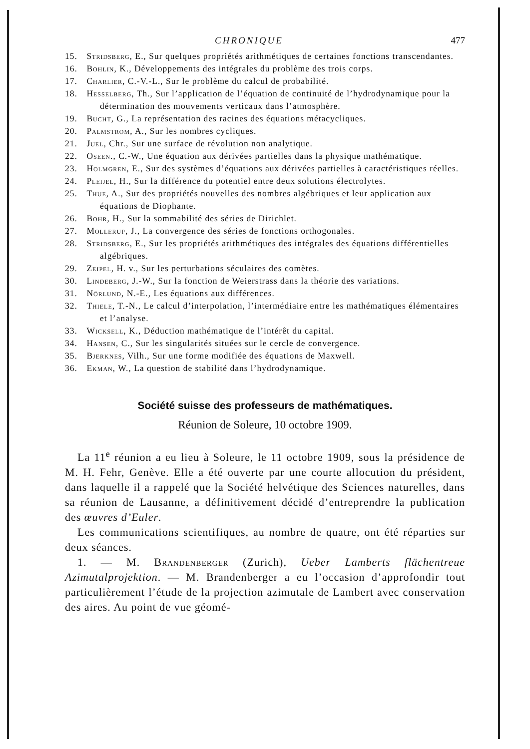CHRONIQUE 477
15. Stridsberg, E., Sur quelques propriétés arithmétiques de certaines fonctions transcendantes.
16. Bohlin, K., Développements des intégrales du problème des trois corps.
17. Charlier, C.-V.-L., Sur le problème du calcul de probabilité.
18. Hesselberg, Th., Sur l’application de l’équation de continuité de l’hydrodynamique pour la détermination des mouvements verticaux dans l’atmosphère.
19. Bucht, G., La représentation des racines des équations métacycliques.
20. Palmstrom, A., Sur les nombres cycliques.
21. Juel, Chr., Sur une surface de révolution non analytique.
22. Oseen., C.-W., Une équation aux dérivées partielles dans la physique mathématique.
23. Holmgren, E., Sur des systèmes d’équations aux dérivées partielles à caractéristiques réelles.
24. Pleijel, H., Sur la différence du potentiel entre deux solutions électrolytes.
25. Thue, A., Sur des propriétés nouvelles des nombres algébriques et leur application aux équations de Diophante.
26. Bohr, H., Sur la sommabilité des séries de Dirichlet.
27. Mollerup, J., La convergence des séries de fonctions orthogonales.
28. Stridsberg, E., Sur les propriétés arithmétiques des intégrales des équations différentielles algébriques.
29. Zeipel, H. v., Sur les perturbations séculaires des comètes.
30. Lindeberg, J.-W., Sur la fonction de Weierstrass dans la théorie des variations.
31. Nörlund, N.-E., Les équations aux différences.
32. Thiele, T.-N., Le calcul d’interpolation, l’intermédiaire entre les mathématiques élémentaires et l’analyse.
33. Wicksell, K., Déduction mathématique de l’intérêt du capital.
34. Hansen, C., Sur les singularités situées sur le cercle de convergence.
35. Bjerknes, Vilh., Sur une forme modifiée des équations de Maxwell.
36. Ekman, W., La question de stabilité dans l’hydrodynamique.
Société suisse des professeurs de mathématiques.
Réunion de Soleure, 10 octobre 1909.
La 11<sup>e</sup> réunion a eu lieu à Soleure, le 11 octobre 1909, sous la présidence de M. H. Fehr, Genève. Elle a été ouverte par une courte allocution du président, dans laquelle il a rappelé que la Société helvétique des Sciences naturelles, dans sa réunion de Lausanne, a définitivement décidé d’entreprendre la publication des œuvres d’Euler.
Les communications scientifiques, au nombre de quatre, ont été réparties sur deux séances.
1. — M. Brandenberger (Zurich), Ueber Lamberts flächentreue Azimutalprojektion. — M. Brandenberger a eu l’occasion d’approfondir tout particulièrement l’étude de la projection azimutale de Lambert avec conservation des aires. Au point de vue géomé-